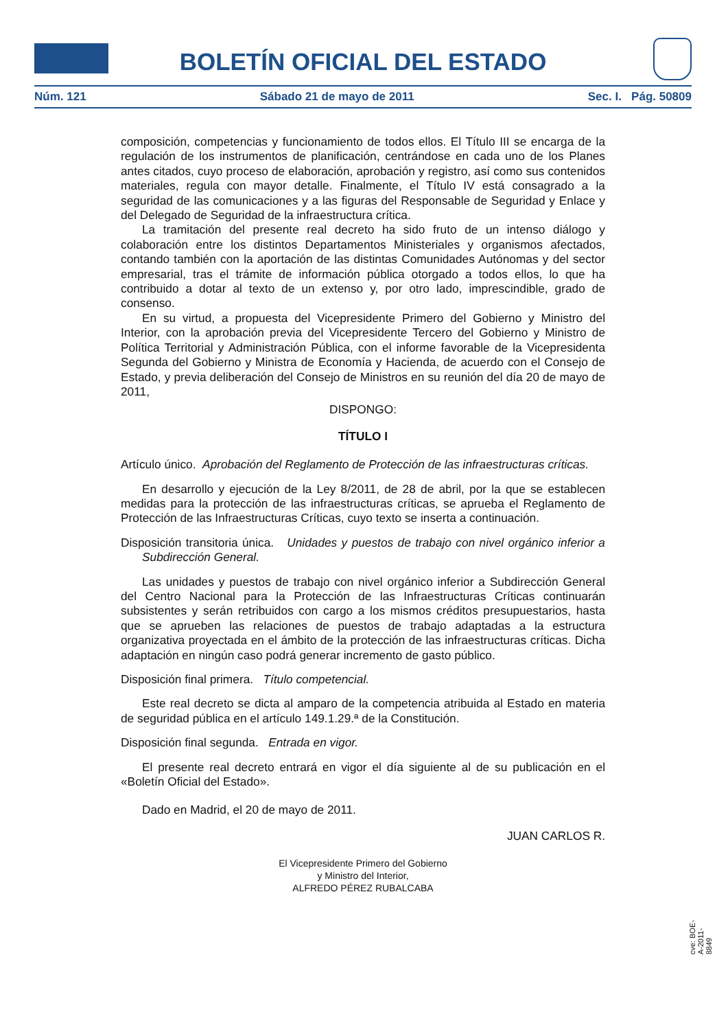BOLETÍN OFICIAL DEL ESTADO
Núm. 121 Sábado 21 de mayo de 2011 Sec. I. Pág. 50809
composición, competencias y funcionamiento de todos ellos. El Título III se encarga de la regulación de los instrumentos de planificación, centrándose en cada uno de los Planes antes citados, cuyo proceso de elaboración, aprobación y registro, así como sus contenidos materiales, regula con mayor detalle. Finalmente, el Título IV está consagrado a la seguridad de las comunicaciones y a las figuras del Responsable de Seguridad y Enlace y del Delegado de Seguridad de la infraestructura crítica.
La tramitación del presente real decreto ha sido fruto de un intenso diálogo y colaboración entre los distintos Departamentos Ministeriales y organismos afectados, contando también con la aportación de las distintas Comunidades Autónomas y del sector empresarial, tras el trámite de información pública otorgado a todos ellos, lo que ha contribuido a dotar al texto de un extenso y, por otro lado, imprescindible, grado de consenso.
En su virtud, a propuesta del Vicepresidente Primero del Gobierno y Ministro del Interior, con la aprobación previa del Vicepresidente Tercero del Gobierno y Ministro de Política Territorial y Administración Pública, con el informe favorable de la Vicepresidenta Segunda del Gobierno y Ministra de Economía y Hacienda, de acuerdo con el Consejo de Estado, y previa deliberación del Consejo de Ministros en su reunión del día 20 de mayo de 2011,
DISPONGO:
TÍTULO I
Artículo único. Aprobación del Reglamento de Protección de las infraestructuras críticas.
En desarrollo y ejecución de la Ley 8/2011, de 28 de abril, por la que se establecen medidas para la protección de las infraestructuras críticas, se aprueba el Reglamento de Protección de las Infraestructuras Críticas, cuyo texto se inserta a continuación.
Disposición transitoria única. Unidades y puestos de trabajo con nivel orgánico inferior a Subdirección General.
Las unidades y puestos de trabajo con nivel orgánico inferior a Subdirección General del Centro Nacional para la Protección de las Infraestructuras Críticas continuarán subsistentes y serán retribuidos con cargo a los mismos créditos presupuestarios, hasta que se aprueben las relaciones de puestos de trabajo adaptadas a la estructura organizativa proyectada en el ámbito de la protección de las infraestructuras críticas. Dicha adaptación en ningún caso podrá generar incremento de gasto público.
Disposición final primera. Título competencial.
Este real decreto se dicta al amparo de la competencia atribuida al Estado en materia de seguridad pública en el artículo 149.1.29.ª de la Constitución.
Disposición final segunda. Entrada en vigor.
El presente real decreto entrará en vigor el día siguiente al de su publicación en el «Boletín Oficial del Estado».
Dado en Madrid, el 20 de mayo de 2011.
JUAN CARLOS R.
El Vicepresidente Primero del Gobierno
y Ministro del Interior,
ALFREDO PÉREZ RUBALCABA
cve: BOE-A-2011-8849